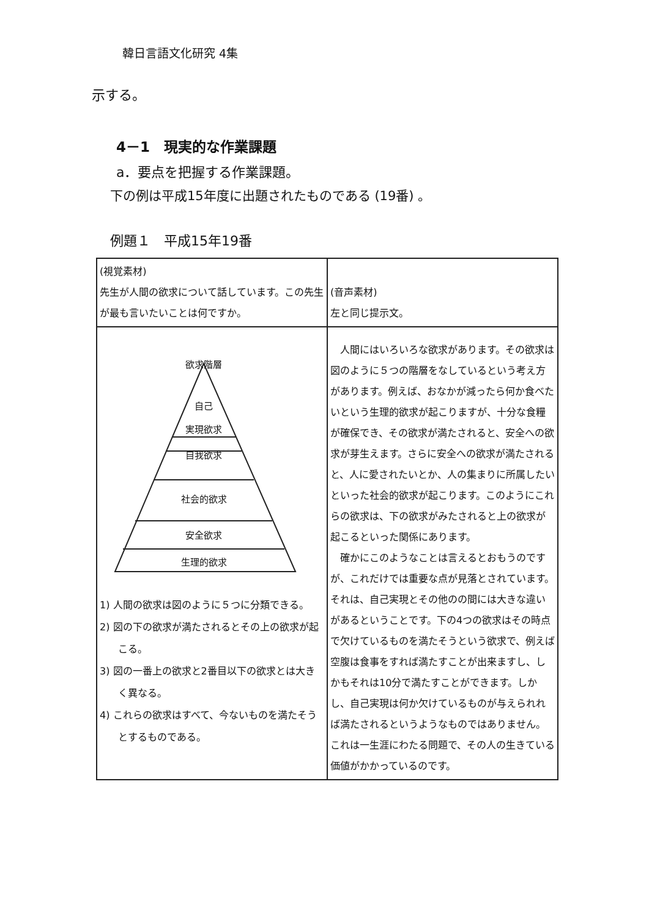韓日言語文化研究 4集
示する。
4－1　現実的な作業課題
a．要点を把握する作業課題。
下の例は平成15年度に出題されたものである (19番) 。
例題１　平成15年19番
| (視覚素材) 先生が人間の欲求について話しています。この先生が最も言いたいことは何ですか。 | (音声素材) 左と同じ提示文。 |
| 欲求階層 自己 実現欲求 自我欲求 社会的欲求 安全欲求 生理的欲求 1) 人間の欲求は図のように５つに分類できる。 2) 図の下の欲求が満たされるとその上の欲求が起こる。 3) 図の一番上の欲求と2番目以下の欲求とは大きく異なる。 4) これらの欲求はすべて、今ないものを満たそうとするものである。 | 人間にはいろいろな欲求があります。その欲求は図のように５つの階層をなしているという考え方があります。例えば、おなかが減ったら何か食べたいという生理的欲求が起こりますが、十分な食糧が確保でき、その欲求が満たされると、安全への欲求が芽生えます。さらに安全への欲求が満たされると、人に愛されたいとか、人の集まりに所属したいといった社会的欲求が起こります。このようにこれらの欲求は、下の欲求がみたされると上の欲求が起こるといった関係にあります。 確かにこのようなことは言えるとおもうのですが、これだけでは重要な点が見落とされています。それは、自己実現とその他のの間には大きな違いがあるということです。下の4つの欲求はその時点で欠けているものを満たそうという欲求で、例えば空腹は食事をすれば満たすことが出来ますし、しかもそれは10分で満たすことができます。しかし、自己実現は何か欠けているものが与えられれば満たされるというようなものではありません。これは一生涯にわたる問題で、その人の生きている価値がかかっているのです。 |